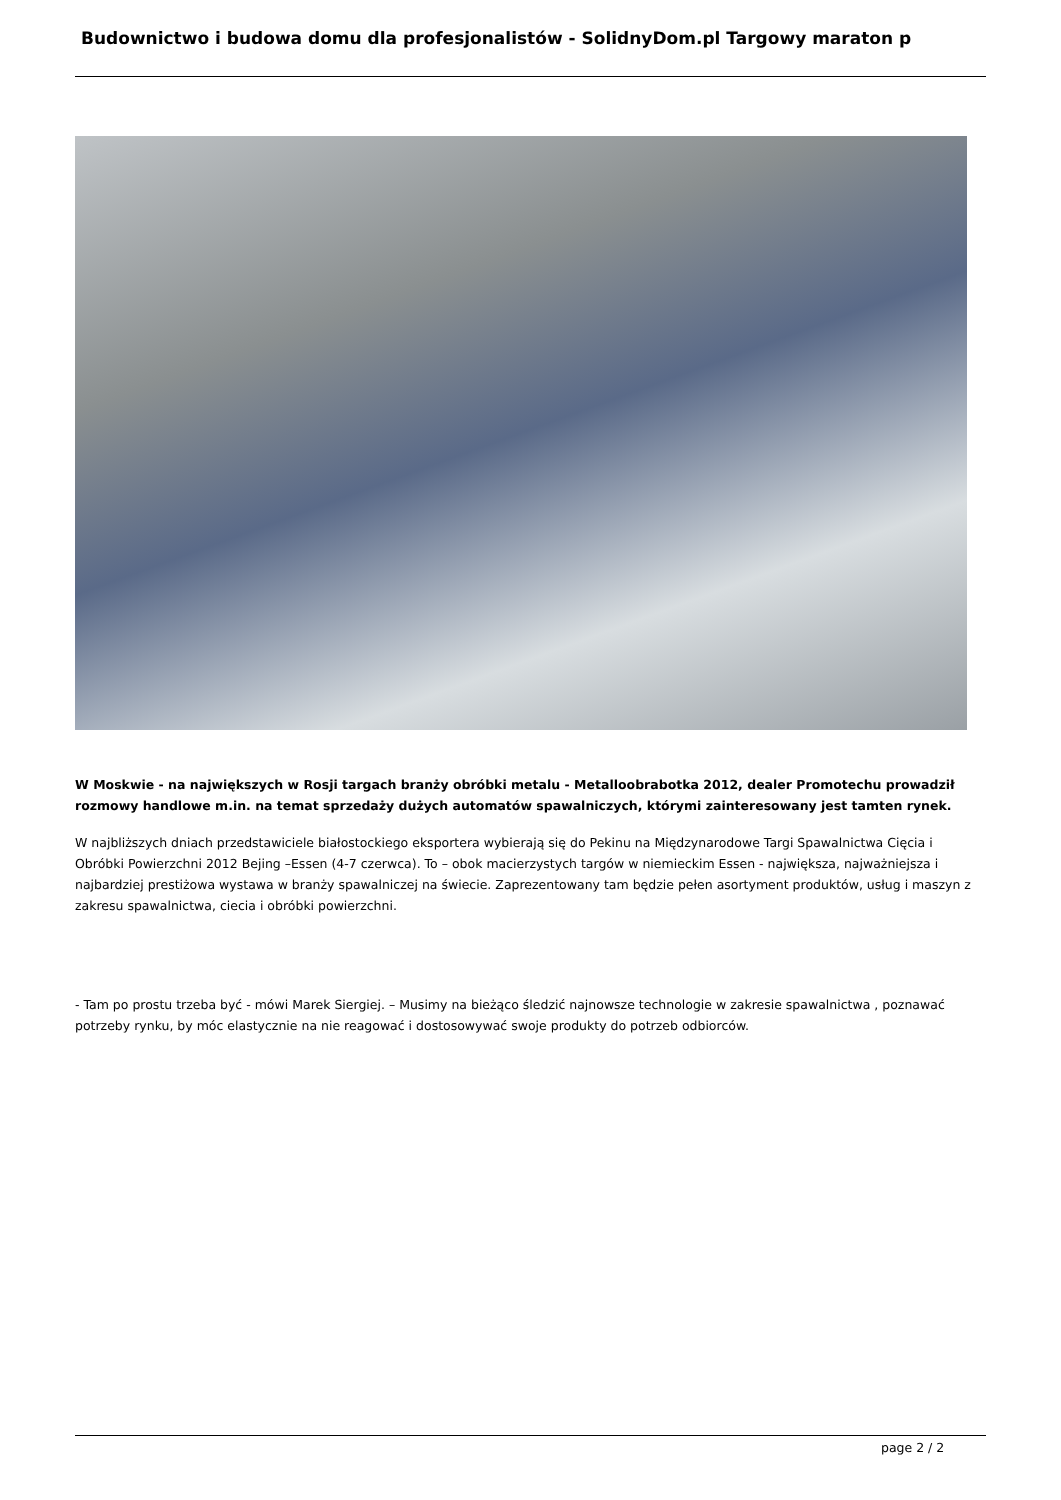Budownictwo i budowa domu dla profesjonalistów - SolidnyDom.pl Targowy maraton p
W Moskwie - na największych w Rosji targach branży obróbki metalu - Metalloobrabotka 2012, dealer Promotechu prowadził rozmowy handlowe m.in. na temat sprzedaży dużych automatów spawalniczych, którymi zainteresowany jest tamten rynek.
W najbliższych dniach przedstawiciele białostockiego eksportera wybierają się do Pekinu na Międzynarodowe Targi Spawalnictwa Cięcia i Obróbki Powierzchni 2012 Bejing –Essen (4-7 czerwca). To – obok macierzystych targów w niemieckim Essen - największa, najważniejsza i najbardziej prestiżowa wystawa w branży spawalniczej na świecie. Zaprezentowany tam będzie pełen asortyment produktów, usług i maszyn z zakresu spawalnictwa, ciecia i obróbki powierzchni.
- Tam po prostu trzeba być - mówi Marek Siergiej. – Musimy na bieżąco śledzić najnowsze technologie w zakresie spawalnictwa , poznawać potrzeby rynku, by móc elastycznie na nie reagować i dostosowywać swoje produkty do potrzeb odbiorców.
page 2 / 2